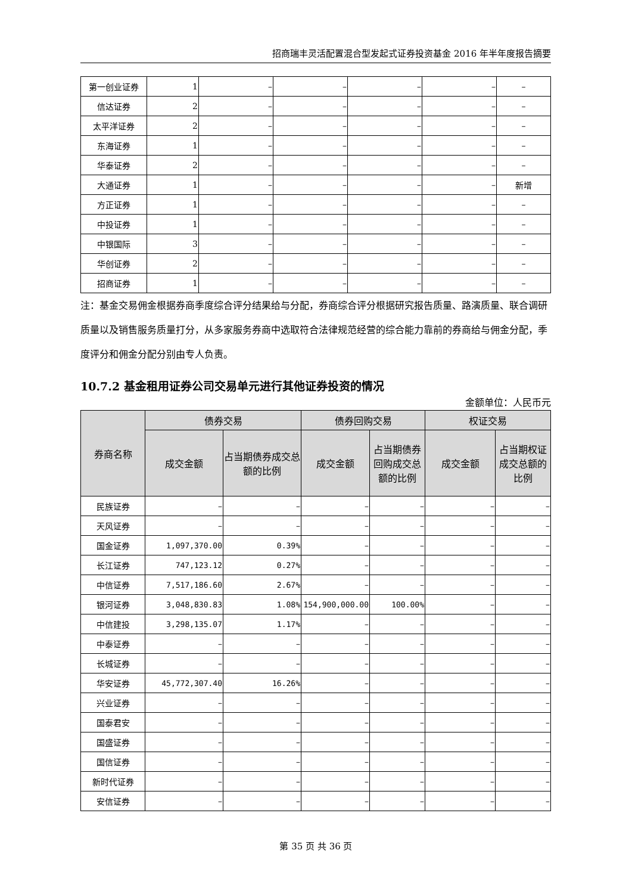招商瑞丰灵活配置混合型发起式证券投资基金 2016 年半年度报告摘要
| 第一创业证券 | 1 | – | – | – | – | – |
| 信达证券 | 2 | – | – | – | – | – |
| 太平洋证券 | 2 | – | – | – | – | – |
| 东海证券 | 1 | – | – | – | – | – |
| 华泰证券 | 2 | – | – | – | – | – |
| 大通证券 | 1 | – | – | – | – | 新增 |
| 方正证券 | 1 | – | – | – | – | – |
| 中投证券 | 1 | – | – | – | – | – |
| 中银国际 | 3 | – | – | – | – | – |
| 华创证券 | 2 | – | – | – | – | – |
| 招商证券 | 1 | – | – | – | – | – |
注：基金交易佣金根据券商季度综合评分结果给与分配，券商综合评分根据研究报告质量、路演质量、联合调研质量以及销售服务质量打分，从多家服务券商中选取符合法律规范经营的综合能力靠前的券商给与佣金分配，季度评分和佣金分配分别由专人负责。
10.7.2 基金租用证券公司交易单元进行其他证券投资的情况
金额单位：人民币元
| 券商名称 | 债券交易 | | 债券回购交易 | | 权证交易 | |
| --- | --- | --- | --- | --- | --- | --- |
| | 成交金额 | 占当期债券成交总额的比例 | 成交金额 | 占当期债券回购成交总额的比例 | 成交金额 | 占当期权证成交总额的比例 |
| 民族证券 | – | – | – | – | – | – |
| 天风证券 | – | – | – | – | – | – |
| 国金证券 | 1,097,370.00 | 0.39% | – | – | – | – |
| 长江证券 | 747,123.12 | 0.27% | – | – | – | – |
| 中信证券 | 7,517,186.60 | 2.67% | – | – | – | – |
| 银河证券 | 3,048,830.83 | 1.08% | 154,900,000.00 | 100.00% | – | – |
| 中信建投 | 3,298,135.07 | 1.17% | – | – | – | – |
| 中泰证券 | – | – | – | – | – | – |
| 长城证券 | – | – | – | – | – | – |
| 华安证券 | 45,772,307.40 | 16.26% | – | – | – | – |
| 兴业证券 | – | – | – | – | – | – |
| 国泰君安 | – | – | – | – | – | – |
| 国盛证券 | – | – | – | – | – | – |
| 国信证券 | – | – | – | – | – | – |
| 新时代证券 | – | – | – | – | – | – |
| 安信证券 | – | – | – | – | – | – |
第 35 页 共 36 页